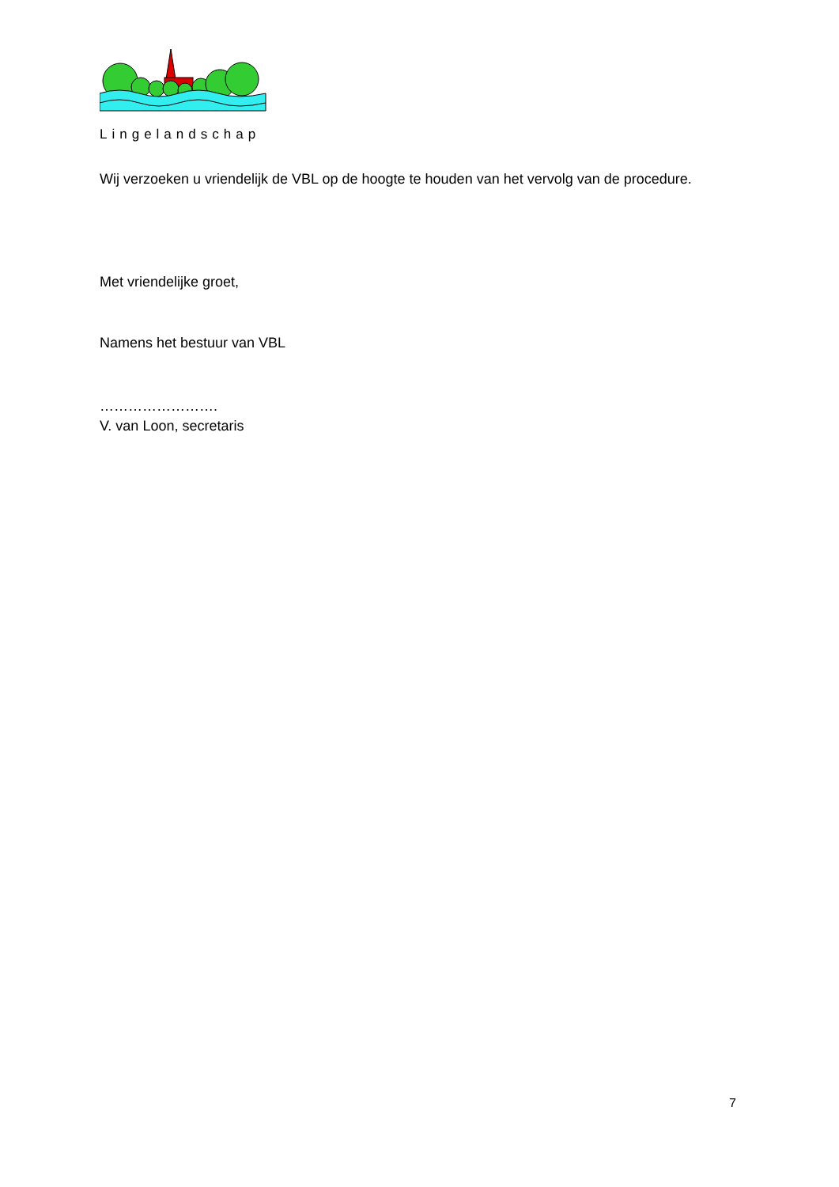Lingelandschap
Wij verzoeken u vriendelijk de VBL op de hoogte te houden van het vervolg van de procedure.
Met vriendelijke groet,
Namens het bestuur van VBL
…………………….
V. van Loon, secretaris
7